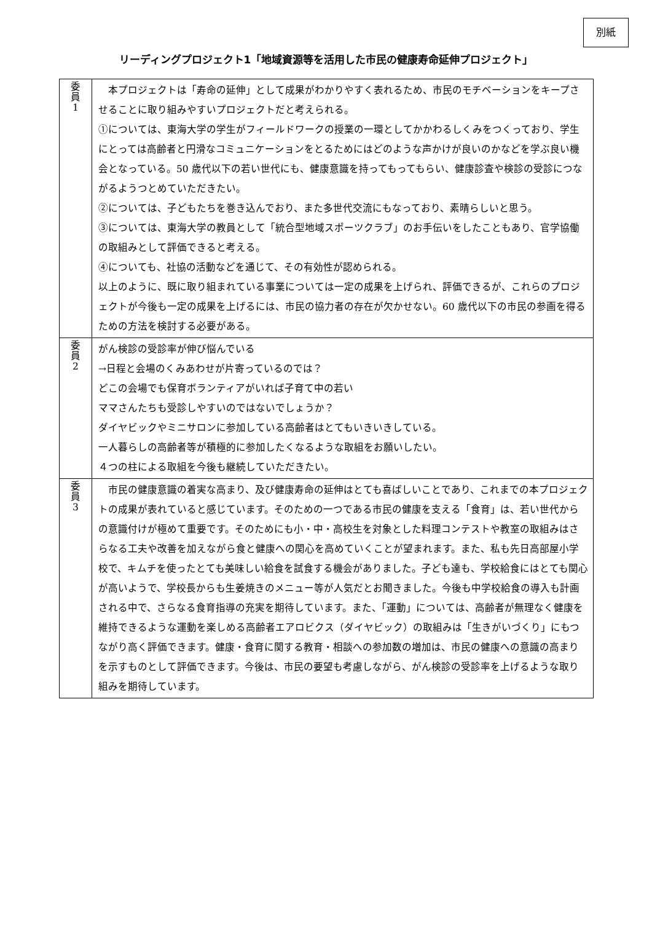別紙
リーディングプロジェクト1「地域資源等を活用した市民の健康寿命延伸プロジェクト」
| 委 員 1 | 本プロジェクトは「寿命の延伸」として成果がわかりやすく表れるため、市民のモチベーションをキープさせることに取り組みやすいプロジェクトだと考えられる。 ①については、東海大学の学生がフィールドワークの授業の一環としてかかわるしくみをつくっており、学生にとっては高齢者と円滑なコミュニケーションをとるためにはどのような声かけが良いのかなどを学ぶ良い機会となっている。50 歳代以下の若い世代にも、健康意識を持ってもってもらい、健康診査や検診の受診につながるようつとめていただきたい。 ②については、子どもたちを巻き込んでおり、また多世代交流にもなっており、素晴らしいと思う。 ③については、東海大学の教員として「統合型地域スポーツクラブ」のお手伝いをしたこともあり、官学協働の取組みとして評価できると考える。 ④についても、社協の活動などを通じて、その有効性が認められる。 以上のように、既に取り組まれている事業については一定の成果を上げられ、評価できるが、これらのプロジェクトが今後も一定の成果を上げるには、市民の協力者の存在が欠かせない。60 歳代以下の市民の参画を得るための方法を検討する必要がある。 |
| 委 員 2 | がん検診の受診率が伸び悩んでいる →日程と会場のくみあわせが片寄っているのでは？ どこの会場でも保育ボランティアがいれば子育て中の若い ママさんたちも受診しやすいのではないでしょうか？ ダイヤビックやミニサロンに参加している高齢者はとてもいきいきしている。 一人暮らしの高齢者等が積極的に参加したくなるような取組をお願いしたい。 ４つの柱による取組を今後も継続していただきたい。 |
| 委 員 3 | 市民の健康意識の着実な高まり、及び健康寿命の延伸はとても喜ばしいことであり、これまでの本プロジェクトの成果が表れていると感じています。そのための一つである市民の健康を支える「食育」は、若い世代からの意識付けが極めて重要です。そのためにも小・中・高校生を対象とした料理コンテストや教室の取組みはさらなる工夫や改善を加えながら食と健康への関心を高めていくことが望まれます。また、私も先日高部屋小学校で、キムチを使ったとても美味しい給食を試食する機会がありました。子ども達も、学校給食にはとても関心が高いようで、学校長からも生姜焼きのメニュー等が人気だとお聞きました。今後も中学校給食の導入も計画される中で、さらなる食育指導の充実を期待しています。また、「運動」については、高齢者が無理なく健康を維持できるような運動を楽しめる高齢者エアロビクス（ダイヤビック）の取組みは「生きがいづくり」にもつながり高く評価できます。健康・食育に関する教育・相談への参加数の増加は、市民の健康への意識の高まりを示すものとして評価できます。今後は、市民の要望も考慮しながら、がん検診の受診率を上げるような取り組みを期待しています。 |